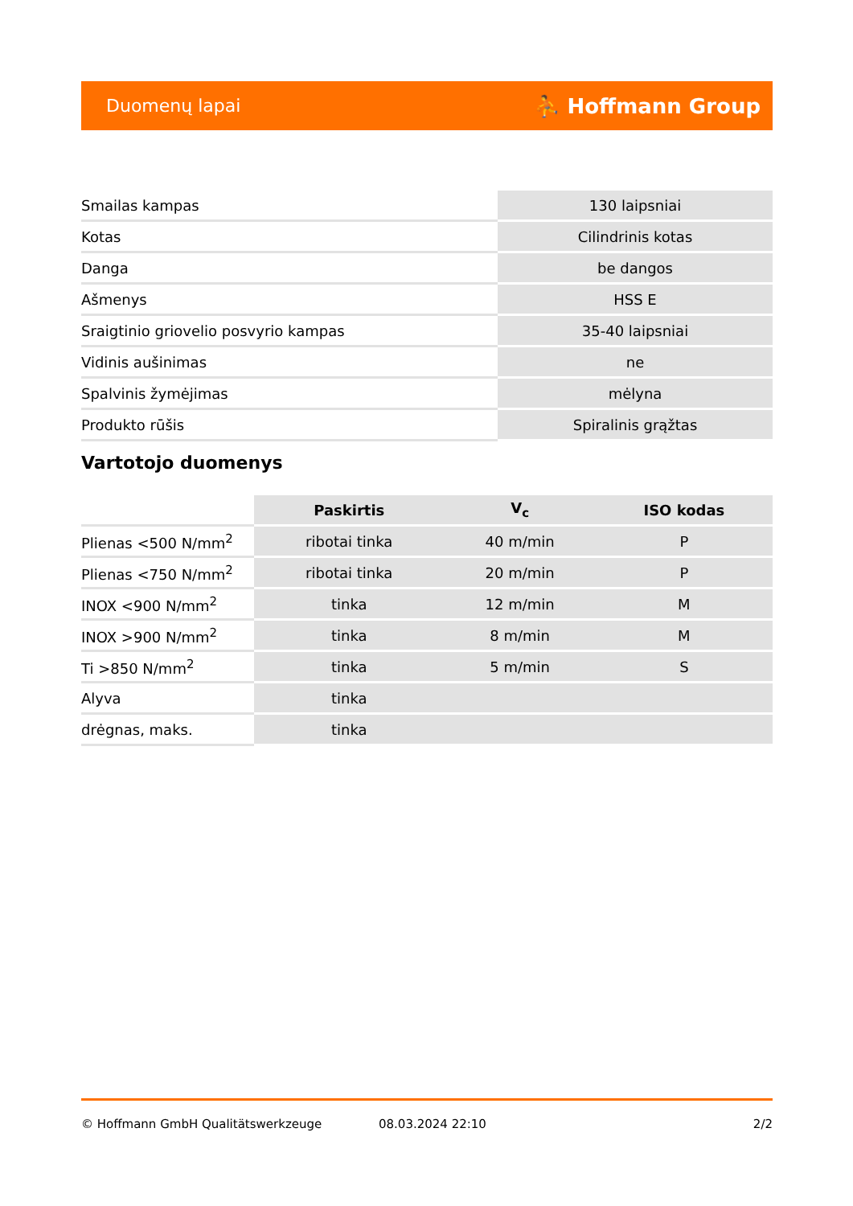Duomenų lapai ⛹ Hoffmann Group
| Smailas kampas | 130 laipsniai |
| Kotas | Cilindrinis kotas |
| Danga | be dangos |
| Ašmenys | HSS E |
| Sraigtinio griovelio posvyrio kampas | 35-40 laipsniai |
| Vidinis aušinimas | ne |
| Spalvinis žymėjimas | mėlyna |
| Produkto rūšis | Spiralinis grąžtas |
Vartotojo duomenys
| | Paskirtis | V<sub>c</sub> | ISO kodas |
| --- | --- | --- | --- |
| Plienas <500 N/mm<sup>2</sup> | ribotai tinka | 40 m/min | P |
| Plienas <750 N/mm<sup>2</sup> | ribotai tinka | 20 m/min | P |
| INOX <900 N/mm<sup>2</sup> | tinka | 12 m/min | M |
| INOX >900 N/mm<sup>2</sup> | tinka | 8 m/min | M |
| Ti >850 N/mm<sup>2</sup> | tinka | 5 m/min | S |
| Alyva | tinka | | |
| drėgnas, maks. | tinka | | |
© Hoffmann GmbH Qualitätswerkzeuge 08.03.2024 22:10 2/2